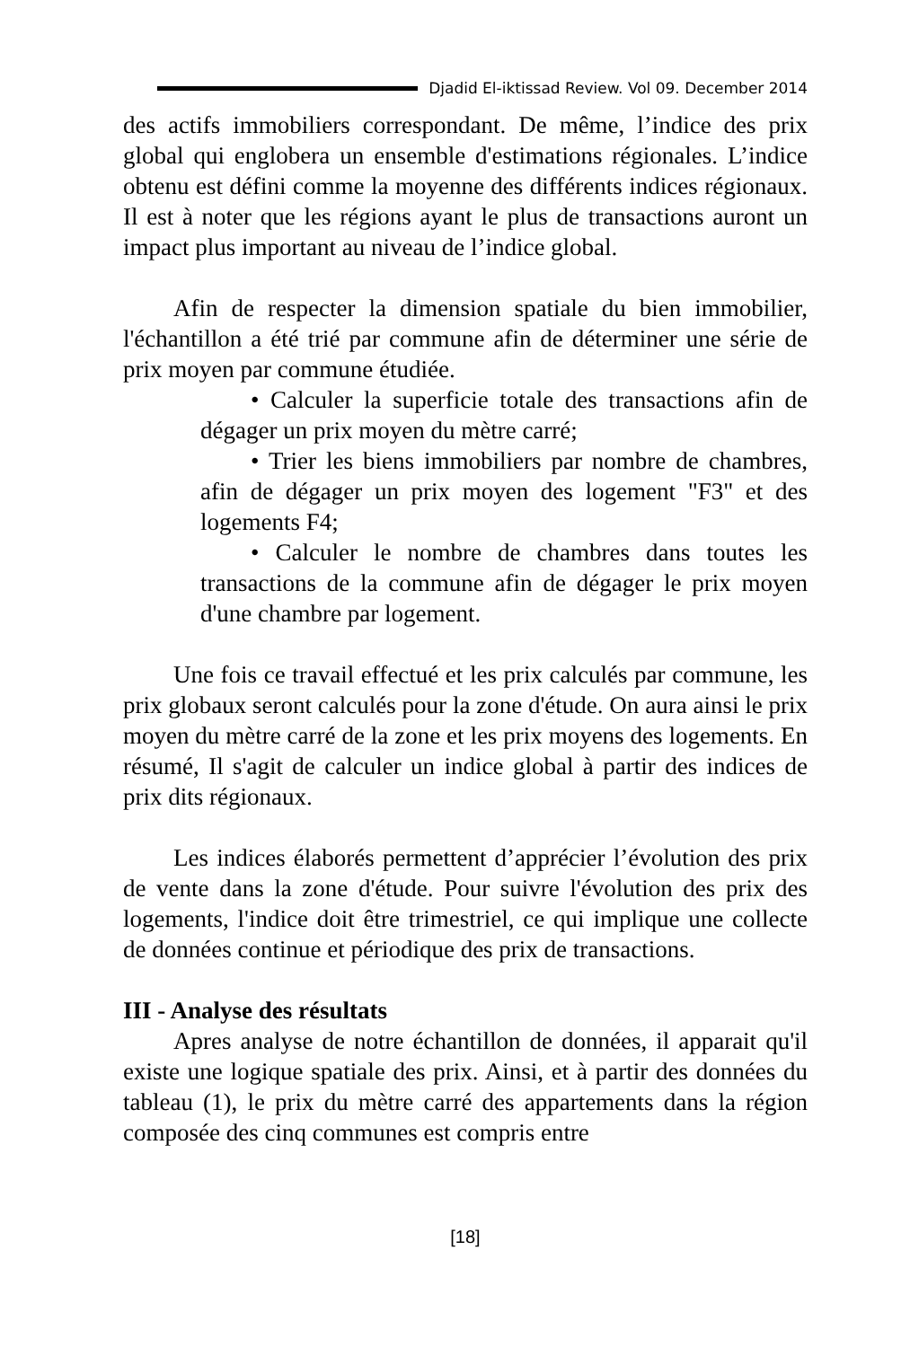Djadid El-iktissad Review. Vol 09. December 2014
des actifs immobiliers correspondant. De même, l’indice des prix global qui englobera un ensemble d'estimations régionales. L’indice obtenu est défini comme la moyenne des différents indices régionaux. Il est à noter que les régions ayant le plus de transactions auront un impact plus important au niveau de l’indice global.
Afin de respecter la dimension spatiale du bien immobilier, l'échantillon a été trié par commune afin de déterminer une série de prix moyen par commune étudiée.
• Calculer la superficie totale des transactions afin de dégager un prix moyen du mètre carré;
• Trier les biens immobiliers par nombre de chambres, afin de dégager un prix moyen des logement "F3" et des logements F4;
• Calculer le nombre de chambres dans toutes les transactions de la commune afin de dégager le prix moyen d'une chambre par logement.
Une fois ce travail effectué et les prix calculés par commune, les prix globaux seront calculés pour la zone d'étude. On aura ainsi le prix moyen du mètre carré de la zone et les prix moyens des logements. En résumé, Il s'agit de calculer un indice global à partir des indices de prix dits régionaux.
Les indices élaborés permettent d’apprécier l’évolution des prix de vente dans la zone d'étude. Pour suivre l'évolution des prix des logements, l'indice doit être trimestriel, ce qui implique une collecte de données continue et périodique des prix de transactions.
III - Analyse des résultats
Apres analyse de notre échantillon de données, il apparait qu'il existe une logique spatiale des prix. Ainsi, et à partir des données du tableau (1), le prix du mètre carré des appartements dans la région composée des cinq communes est compris entre
[18]